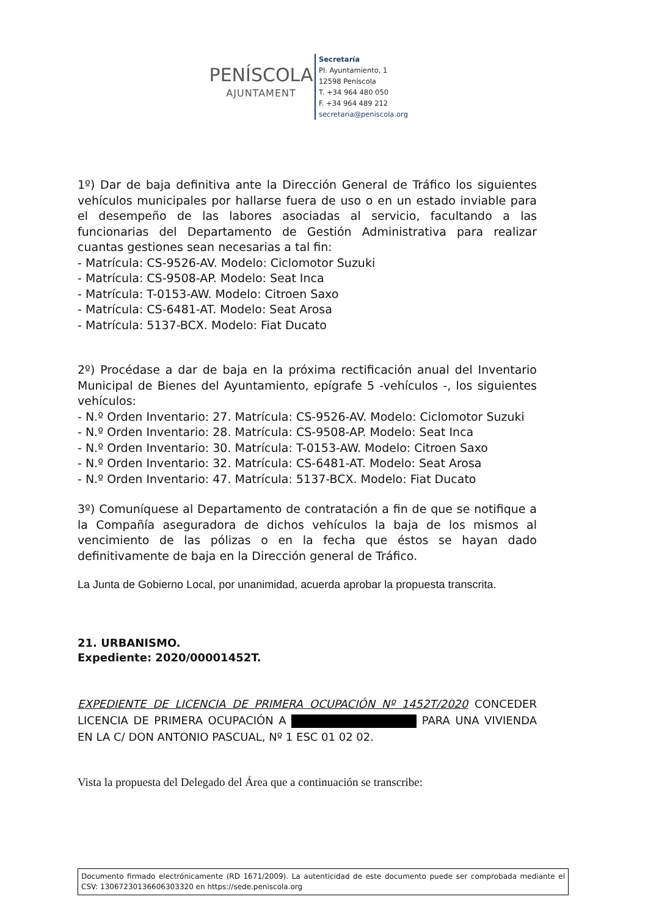PENÍSCOLA
AJUNTAMENT
Secretaría
Pl. Ayuntamiento, 1
12598 Peníscola
T. +34 964 480 050
F. +34 964 489 212
secretaria@peniscola.org
1º) Dar de baja definitiva ante la Dirección General de Tráfico los siguientes vehículos municipales por hallarse fuera de uso o en un estado inviable para el desempeño de las labores asociadas al servicio, facultando a las funcionarias del Departamento de Gestión Administrativa para realizar cuantas gestiones sean necesarias a tal fin:
- Matrícula: CS-9526-AV. Modelo: Ciclomotor Suzuki
- Matrícula: CS-9508-AP. Modelo: Seat Inca
- Matrícula: T-0153-AW. Modelo: Citroen Saxo
- Matrícula: CS-6481-AT. Modelo: Seat Arosa
- Matrícula: 5137-BCX. Modelo: Fiat Ducato
2º) Procédase a dar de baja en la próxima rectificación anual del Inventario Municipal de Bienes del Ayuntamiento, epígrafe 5 -vehículos -, los siguientes vehículos:
- N.º Orden Inventario: 27. Matrícula: CS-9526-AV. Modelo: Ciclomotor Suzuki
- N.º Orden Inventario: 28. Matrícula: CS-9508-AP. Modelo: Seat Inca
- N.º Orden Inventario: 30. Matrícula: T-0153-AW. Modelo: Citroen Saxo
- N.º Orden Inventario: 32. Matrícula: CS-6481-AT. Modelo: Seat Arosa
- N.º Orden Inventario: 47. Matrícula: 5137-BCX. Modelo: Fiat Ducato
3º) Comuníquese al Departamento de contratación a fin de que se notifique a la Compañía aseguradora de dichos vehículos la baja de los mismos al vencimiento de las pólizas o en la fecha que éstos se hayan dado definitivamente de baja en la Dirección general de Tráfico.
La Junta de Gobierno Local, por unanimidad, acuerda aprobar la propuesta transcrita.
21. URBANISMO.
Expediente: 2020/00001452T.
EXPEDIENTE DE LICENCIA DE PRIMERA OCUPACIÓN Nº 1452T/2020 CONCEDER LICENCIA DE PRIMERA OCUPACIÓN A PARA UNA VIVIENDA EN LA C/ DON ANTONIO PASCUAL, Nº 1 ESC 01 02 02.
Vista la propuesta del Delegado del Área que a continuación se transcribe:
Documento firmado electrónicamente (RD 1671/2009). La autenticidad de este documento puede ser comprobada mediante el CSV: 13067230136606303320 en https://sede.peniscola.org